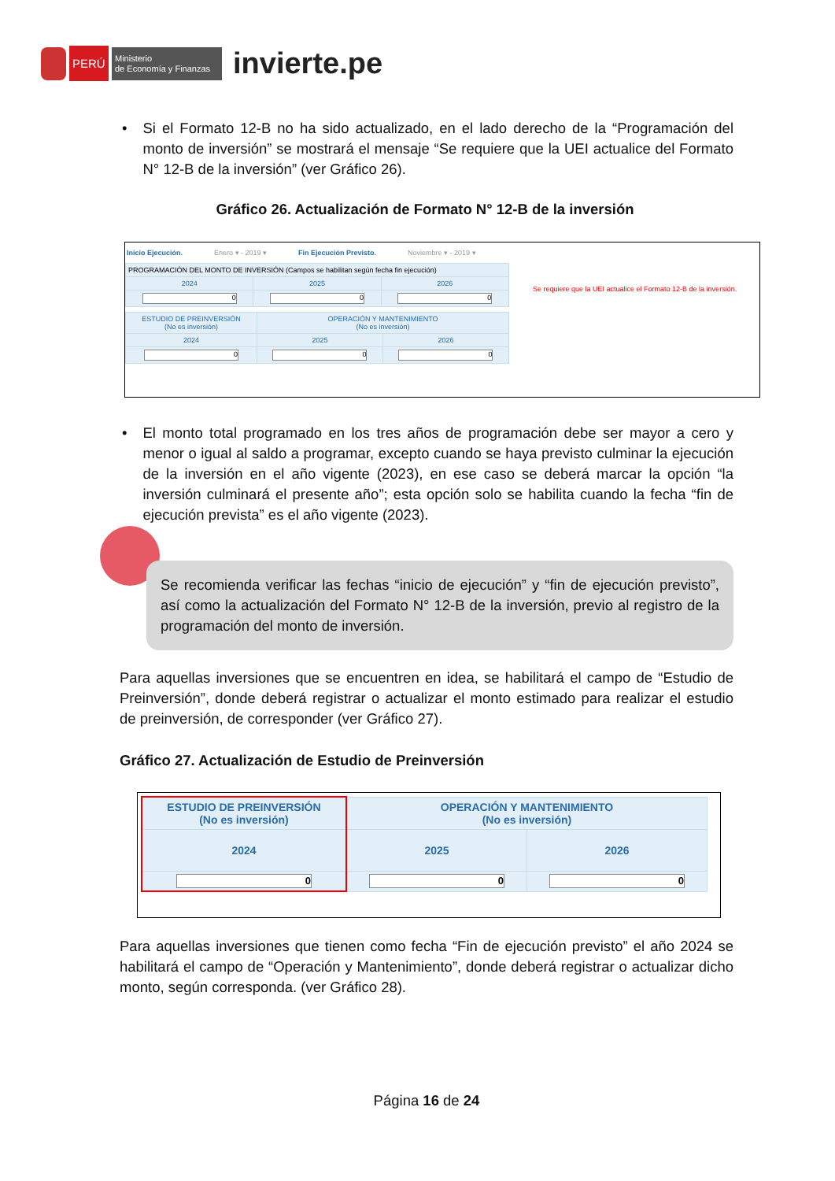PERÚ
Ministerio
de Economía y Finanzas
invierte.pe
• Si el Formato 12-B no ha sido actualizado, en el lado derecho de la “Programación del monto de inversión” se mostrará el mensaje “Se requiere que la UEI actualice del Formato N° 12-B de la inversión” (ver Gráfico 26).
Gráfico 26. Actualización de Formato N° 12-B de la inversión
Inicio Ejecución. Enero ▾ - 2019 ▾ Fin Ejecución Previsto. Noviembre ▾ - 2019 ▾
| PROGRAMACIÓN DEL MONTO DE INVERSIÓN (Campos se habilitan según fecha fin ejecución) | | |
| 2024 | 2025 | 2026 |
| 0 | 0 | 0 |
| ESTUDIO DE PREINVERSIÓN (No es inversión) | OPERACIÓN Y MANTENIMIENTO (No es inversión) | |
| 2024 | 2025 | 2026 |
| 0 | 0 | 0 |
Se requiere que la UEI actualice el Formato 12-B de la inversión.
• El monto total programado en los tres años de programación debe ser mayor a cero y menor o igual al saldo a programar, excepto cuando se haya previsto culminar la ejecución de la inversión en el año vigente (2023), en ese caso se deberá marcar la opción “la inversión culminará el presente año”; esta opción solo se habilita cuando la fecha “fin de ejecución prevista” es el año vigente (2023).
Se recomienda verificar las fechas “inicio de ejecución” y “fin de ejecución previsto”, así como la actualización del Formato N° 12-B de la inversión, previo al registro de la programación del monto de inversión.
Para aquellas inversiones que se encuentren en idea, se habilitará el campo de “Estudio de Preinversión”, donde deberá registrar o actualizar el monto estimado para realizar el estudio de preinversión, de corresponder (ver Gráfico 27).
Gráfico 27. Actualización de Estudio de Preinversión
| ESTUDIO DE PREINVERSIÓN (No es inversión) | OPERACIÓN Y MANTENIMIENTO (No es inversión) | |
| 2024 | 2025 | 2026 |
| 0 | 0 | 0 |
Para aquellas inversiones que tienen como fecha “Fin de ejecución previsto” el año 2024 se habilitará el campo de “Operación y Mantenimiento”, donde deberá registrar o actualizar dicho monto, según corresponda. (ver Gráfico 28).
Página 16 de 24